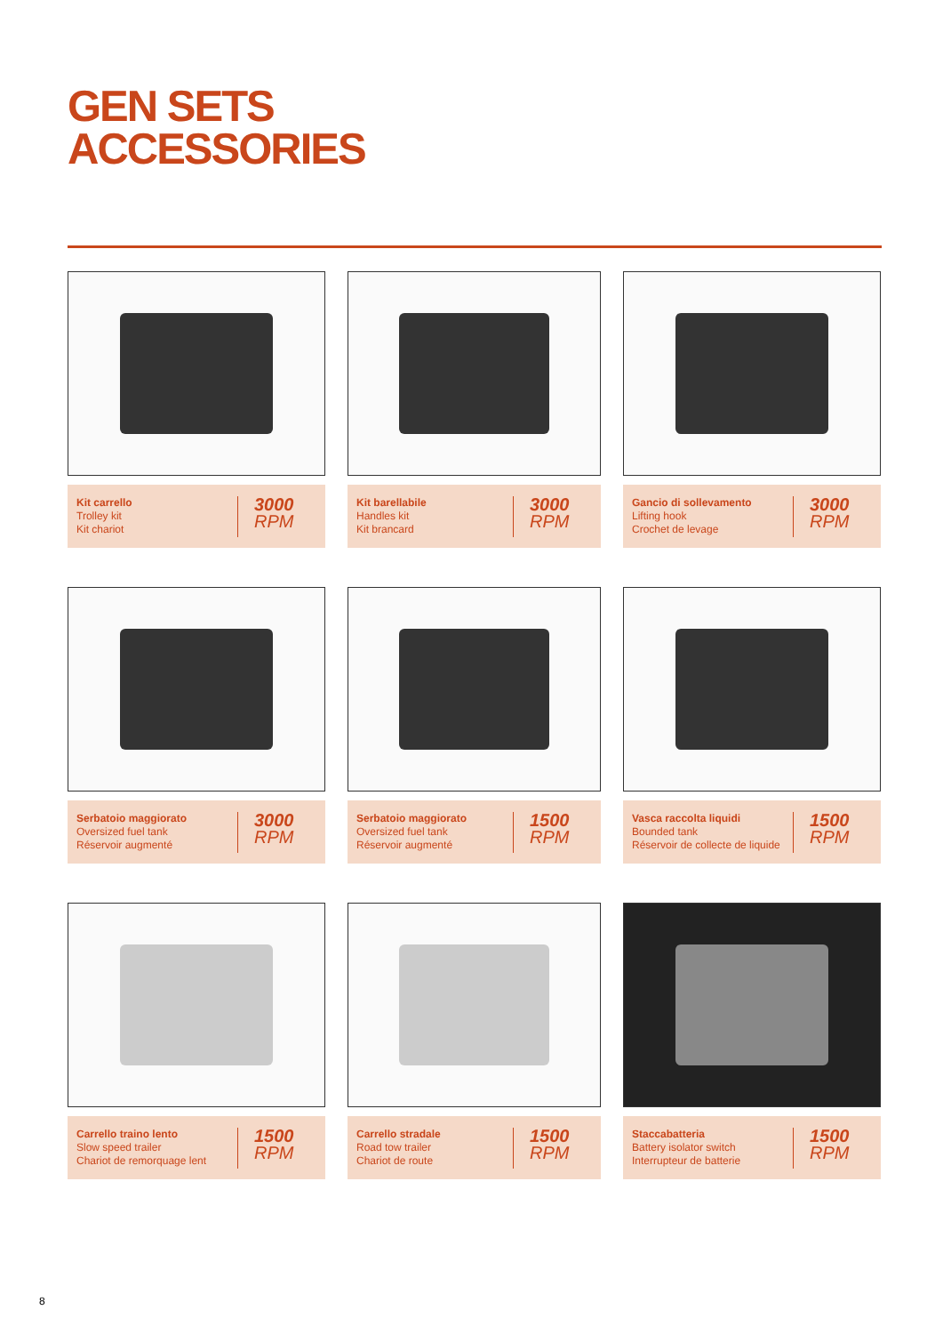GEN SETS
ACCESSORIES
Kit carrello
Trolley kit
Kit chariot
3000
RPM
Kit barellabile
Handles kit
Kit brancard
3000
RPM
Gancio di sollevamento
Lifting hook
Crochet de levage
3000
RPM
Serbatoio maggiorato
Oversized fuel tank
Réservoir augmenté
3000
RPM
Serbatoio maggiorato
Oversized fuel tank
Réservoir augmenté
1500
RPM
Vasca raccolta liquidi
Bounded tank
Réservoir de collecte de liquide
1500
RPM
Carrello traino lento
Slow speed trailer
Chariot de remorquage lent
1500
RPM
Carrello stradale
Road tow trailer
Chariot de route
1500
RPM
Staccabatteria
Battery isolator switch
Interrupteur de batterie
1500
RPM
8